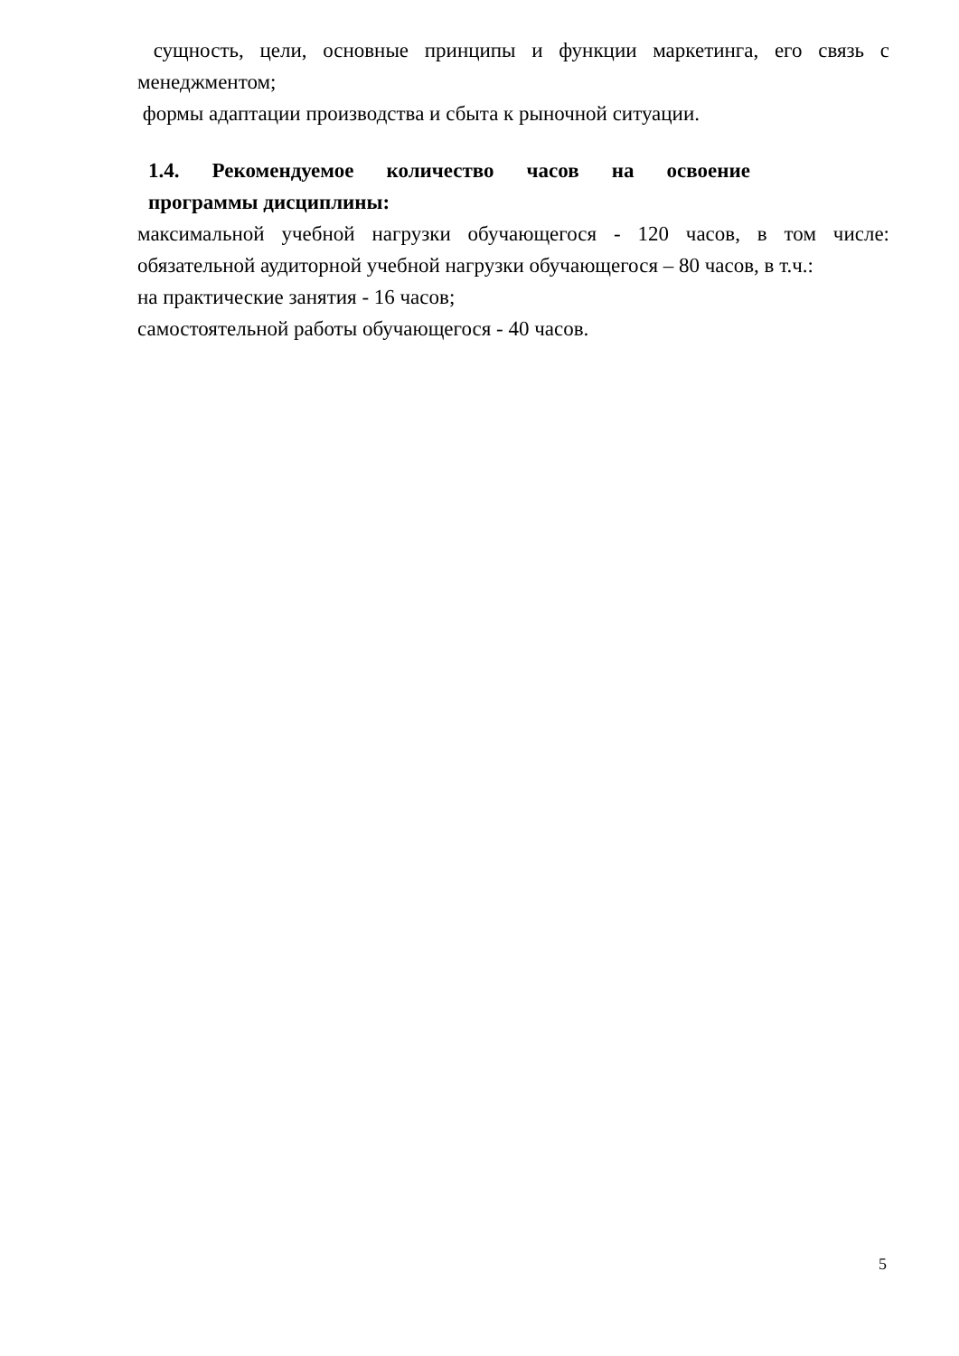сущность, цели, основные принципы и функции маркетинга, его связь с
менеджментом;
формы адаптации производства и сбыта к рыночной ситуации.
1.4. Рекомендуемое количество часов на освоение
программы дисциплины:
максимальной учебной нагрузки обучающегося - 120 часов, в том числе:
обязательной аудиторной учебной нагрузки обучающегося – 80 часов, в т.ч.:
на практические занятия - 16 часов;
самостоятельной работы обучающегося - 40 часов.
5